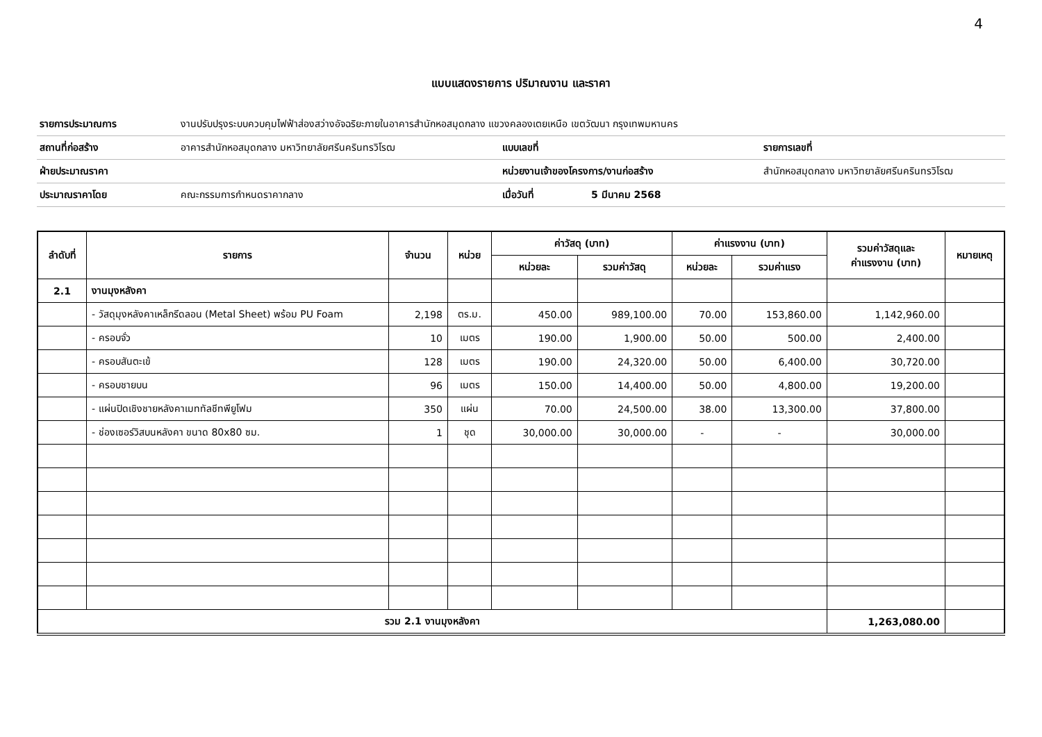4
แบบแสดงรายการ ปริมาณงาน และราคา
| รายการประมาณการ | งานปรับปรุงระบบควบคุมไฟฟ้าส่องสว่างอัจฉริยะภายในอาคารสำนักหอสมุดกลาง แขวงคลองเตยเหนือ เขตวัฒนา กรุงเทพมหานคร | | | |
| สถานที่ก่อสร้าง | อาคารสำนักหอสมุดกลาง มหาวิทยาลัยศรีนครินทรวิโรฒ | แบบเลขที่ | | รายการเลขที่ |
| ฝ่ายประมาณราคา | | หน่วยงานเจ้าของโครงการ/งานก่อสร้าง | | สำนักหอสมุดกลาง มหาวิทยาลัยศรีนครินทรวิโรฒ |
| ประมาณราคาโดย | คณะกรรมการกำหนดราคากลาง | เมื่อวันที่ | 5 มีนาคม 2568 | |
| ลำดับที่ | รายการ | จำนวน | หน่วย | ค่าวัสดุ (บาท) | | ค่าแรงงาน (บาท) | | รวมค่าวัสดุและ ค่าแรงงาน (บาท) | หมายเหตุ |
| --- | --- | --- | --- | --- | --- | --- | --- | --- | --- |
| | | | | หน่วยละ | รวมค่าวัสดุ | หน่วยละ | รวมค่าแรง | | |
| 2.1 | งานมุงหลังคา | | | | | | | | |
| | - วัสดุมุงหลังคาเหล็กรีดลอน (Metal Sheet) พร้อม PU Foam | 2,198 | ตร.ม. | 450.00 | 989,100.00 | 70.00 | 153,860.00 | 1,142,960.00 | |
| | - ครอบจั่ว | 10 | เมตร | 190.00 | 1,900.00 | 50.00 | 500.00 | 2,400.00 | |
| | - ครอบสันตะเข้ | 128 | เมตร | 190.00 | 24,320.00 | 50.00 | 6,400.00 | 30,720.00 | |
| | - ครอบชายบน | 96 | เมตร | 150.00 | 14,400.00 | 50.00 | 4,800.00 | 19,200.00 | |
| | - แผ่นปิดเชิงชายหลังคาเมททัลชีทพียูโฟม | 350 | แผ่น | 70.00 | 24,500.00 | 38.00 | 13,300.00 | 37,800.00 | |
| | - ช่องเซอร์วิสบนหลังคา ขนาด 80x80 ซม. | 1 | ชุด | 30,000.00 | 30,000.00 | - | - | 30,000.00 | |
| รวม 2.1 งานมุงหลังคา | | | | | | | | 1,263,080.00 | |